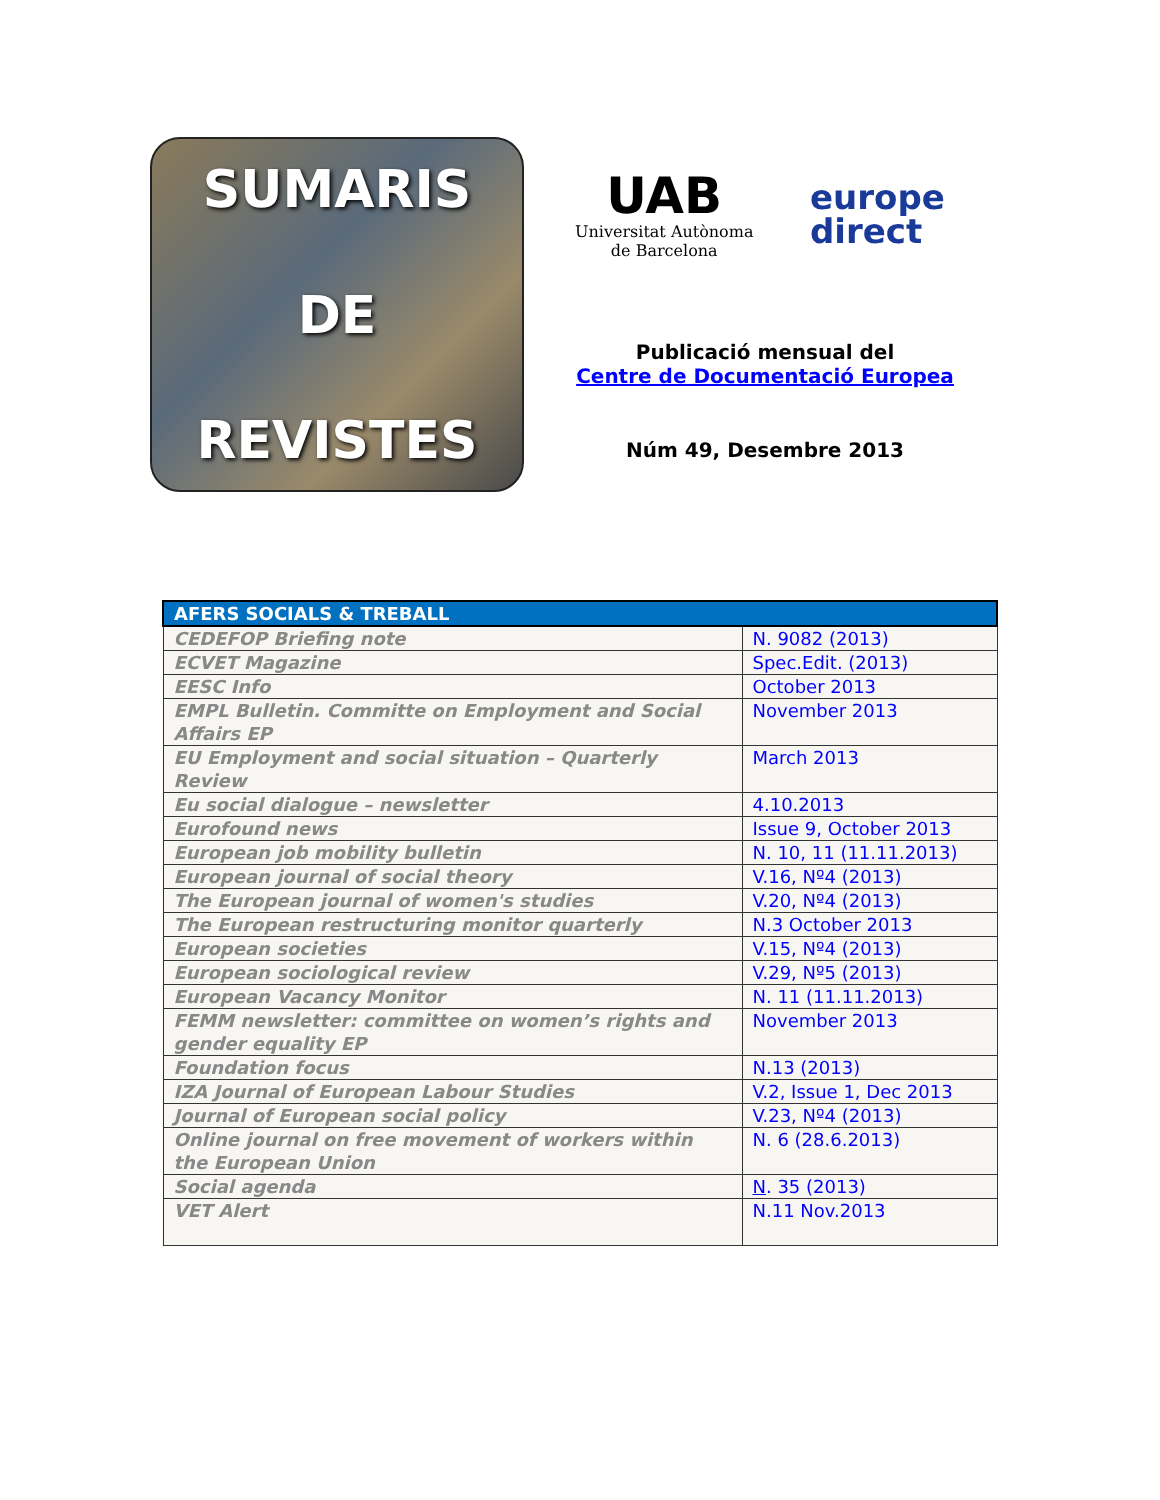SUMARIS
DE
REVISTES
UAB
Universitat Autònoma
de Barcelona
europe
direct
Publicació mensual del
Centre de Documentació Europea
Núm 49, Desembre 2013
| AFERS SOCIALS & TREBALL | |
| --- | --- |
| CEDEFOP Briefing note | N. 9082 (2013) |
| ECVET Magazine | Spec.Edit. (2013) |
| EESC Info | October 2013 |
| EMPL Bulletin. Committe on Employment and Social Affairs EP | November 2013 |
| EU Employment and social situation – Quarterly Review | March 2013 |
| Eu social dialogue – newsletter | 4.10.2013 |
| Eurofound news | Issue 9, October 2013 |
| European job mobility bulletin | N. 10, 11 (11.11.2013) |
| European journal of social theory | V.16, Nº4 (2013) |
| The European journal of women's studies | V.20, Nº4 (2013) |
| The European restructuring monitor quarterly | N.3 October 2013 |
| European societies | V.15, Nº4 (2013) |
| European sociological review | V.29, Nº5 (2013) |
| European Vacancy Monitor | N. 11 (11.11.2013) |
| FEMM newsletter: committee on women’s rights and gender equality EP | November 2013 |
| Foundation focus | N.13 (2013) |
| IZA Journal of European Labour Studies | V.2, Issue 1, Dec 2013 |
| Journal of European social policy | V.23, Nº4 (2013) |
| Online journal on free movement of workers within the European Union | N. 6 (28.6.2013) |
| Social agenda | N . 35 (2013) |
| VET Alert | N.11 Nov.2013 |